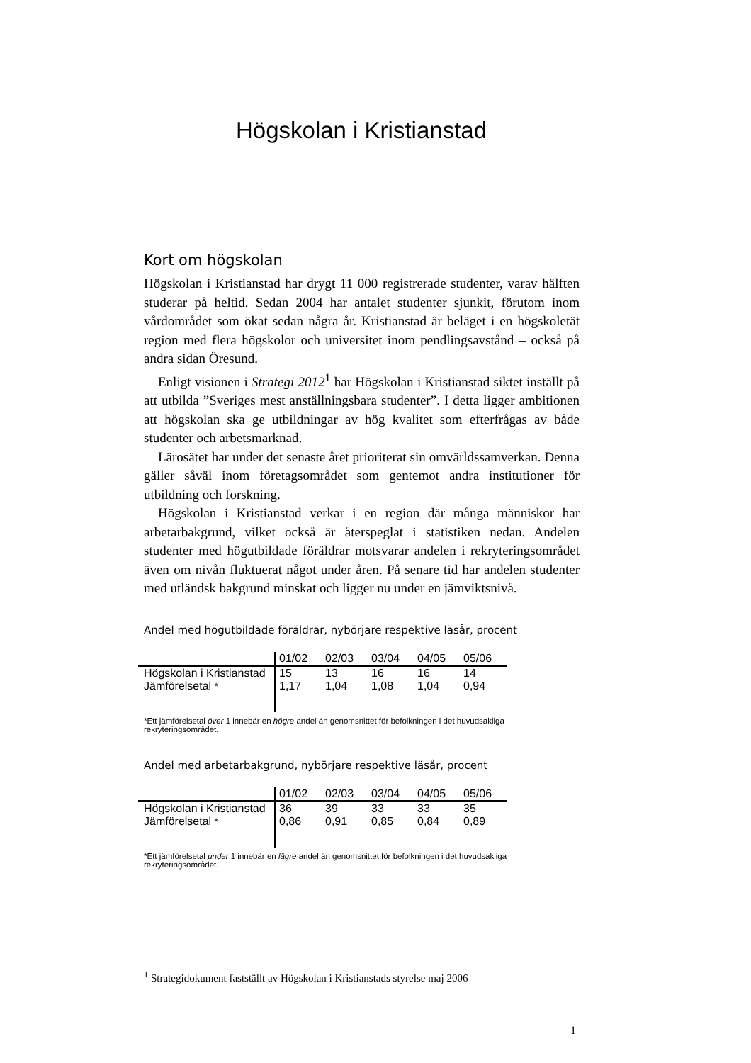Högskolan i Kristianstad
Kort om högskolan
Högskolan i Kristianstad har drygt 11 000 registrerade studenter, varav hälften studerar på heltid. Sedan 2004 har antalet studenter sjunkit, förutom inom vårdområdet som ökat sedan några år. Kristianstad är beläget i en högskoletät region med flera högskolor och universitet inom pendlingsavstånd – också på andra sidan Öresund.
Enligt visionen i Strategi 2012<sup>1</sup> har Högskolan i Kristianstad siktet inställt på att utbilda ”Sveriges mest anställningsbara studenter”. I detta ligger ambitionen att högskolan ska ge utbildningar av hög kvalitet som efterfrågas av både studenter och arbetsmarknad.
Lärosätet har under det senaste året prioriterat sin omvärldssamverkan. Denna gäller såväl inom företagsområdet som gentemot andra institutioner för utbildning och forskning.
Högskolan i Kristianstad verkar i en region där många människor har arbetarbakgrund, vilket också är återspeglat i statistiken nedan. Andelen studenter med högutbildade föräldrar motsvarar andelen i rekryteringsområdet även om nivån fluktuerat något under åren. På senare tid har andelen studenter med utländsk bakgrund minskat och ligger nu under en jämviktsnivå.
Andel med högutbildade föräldrar, nybörjare respektive läsår, procent
| | 01/02 | 02/03 | 03/04 | 04/05 | 05/06 |
| --- | --- | --- | --- | --- | --- |
| Högskolan i Kristianstad | 15 | 13 | 16 | 16 | 14 |
| Jämförelsetal * | 1,17 | 1,04 | 1,08 | 1,04 | 0,94 |
*Ett jämförelsetal över 1 innebär en högre andel än genomsnittet för befolkningen i det huvudsakliga rekryteringsområdet.
Andel med arbetarbakgrund, nybörjare respektive läsår, procent
| | 01/02 | 02/03 | 03/04 | 04/05 | 05/06 |
| --- | --- | --- | --- | --- | --- |
| Högskolan i Kristianstad | 36 | 39 | 33 | 33 | 35 |
| Jämförelsetal * | 0,86 | 0,91 | 0,85 | 0,84 | 0,89 |
*Ett jämförelsetal under 1 innebär en lägre andel än genomsnittet för befolkningen i det huvudsakliga rekryteringsområdet.
<sup>1</sup> Strategidokument fastställt av Högskolan i Kristianstads styrelse maj 2006
1